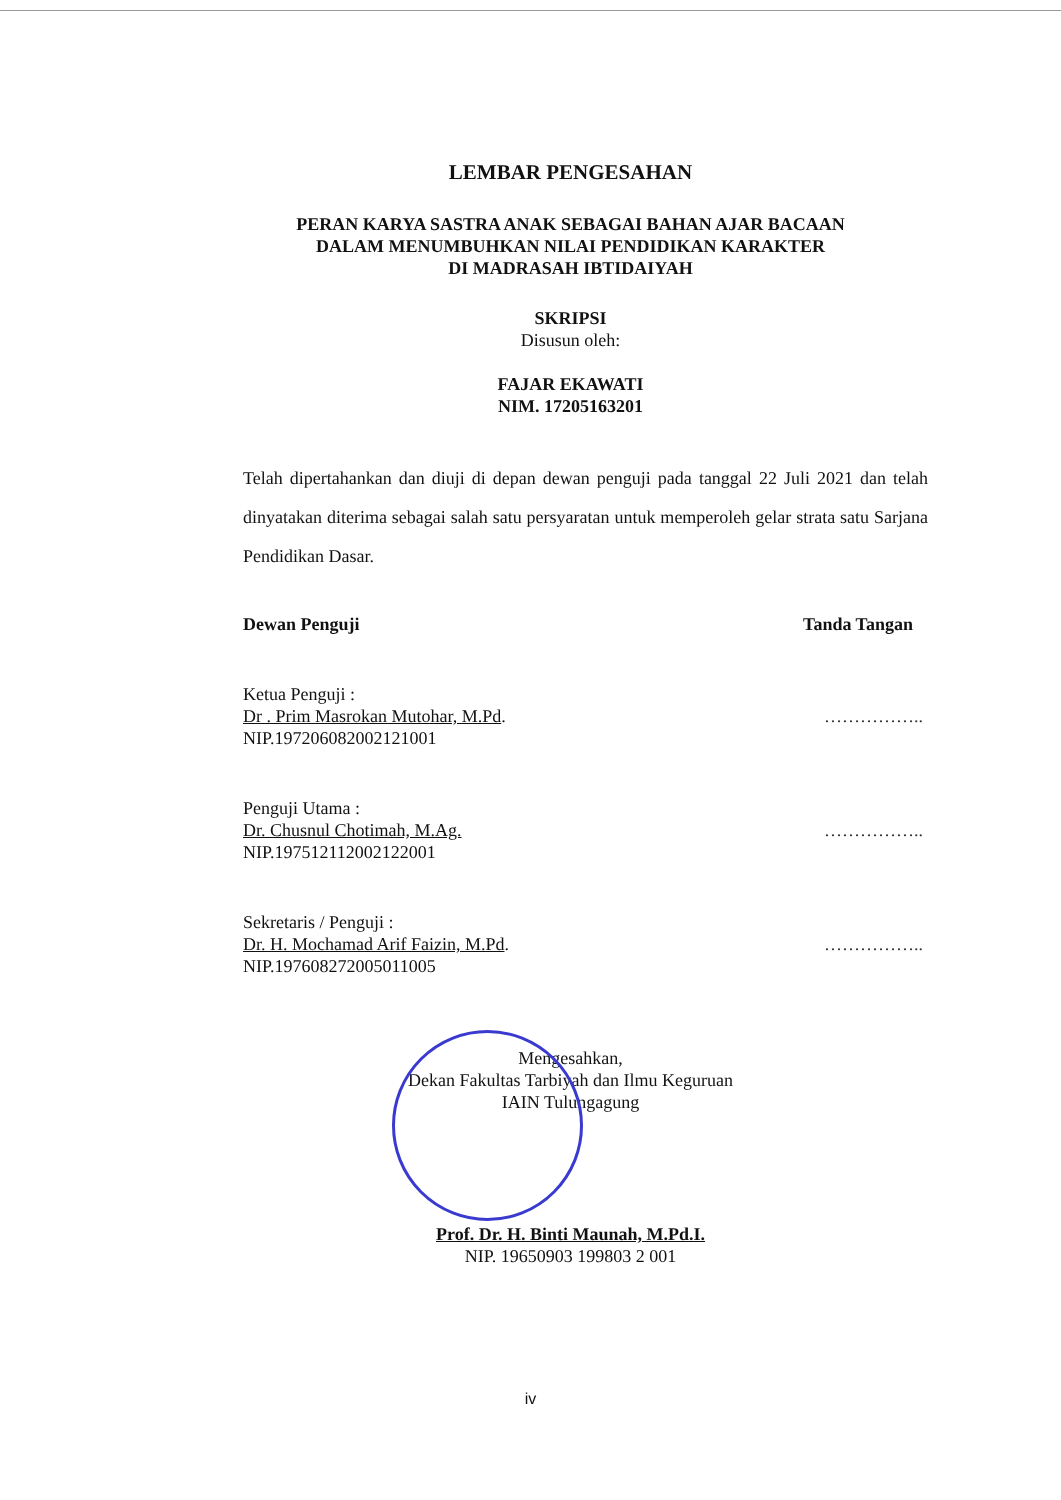LEMBAR PENGESAHAN
PERAN KARYA SASTRA ANAK SEBAGAI BAHAN AJAR BACAAN
DALAM MENUMBUHKAN NILAI PENDIDIKAN KARAKTER
DI MADRASAH IBTIDAIYAH
SKRIPSI
Disusun oleh:
FAJAR EKAWATI
NIM. 17205163201
Telah dipertahankan dan diuji di depan dewan penguji pada tanggal 22 Juli 2021 dan telah dinyatakan diterima sebagai salah satu persyaratan untuk memperoleh gelar strata satu Sarjana Pendidikan Dasar.
Dewan Penguji Tanda Tangan
Ketua Penguji :
Dr . Prim Masrokan Mutohar, M.Pd.
NIP.197206082002121001
……………..
Penguji Utama :
Dr. Chusnul Chotimah, M.Ag.
NIP.197512112002122001
……………..
Sekretaris / Penguji :
Dr. H. Mochamad Arif Faizin, M.Pd.
NIP.197608272005011005
……………..
Mengesahkan,
Dekan Fakultas Tarbiyah dan Ilmu Keguruan
IAIN Tulungagung
Prof. Dr. H. Binti Maunah, M.Pd.I.
NIP. 19650903 199803 2 001
iv